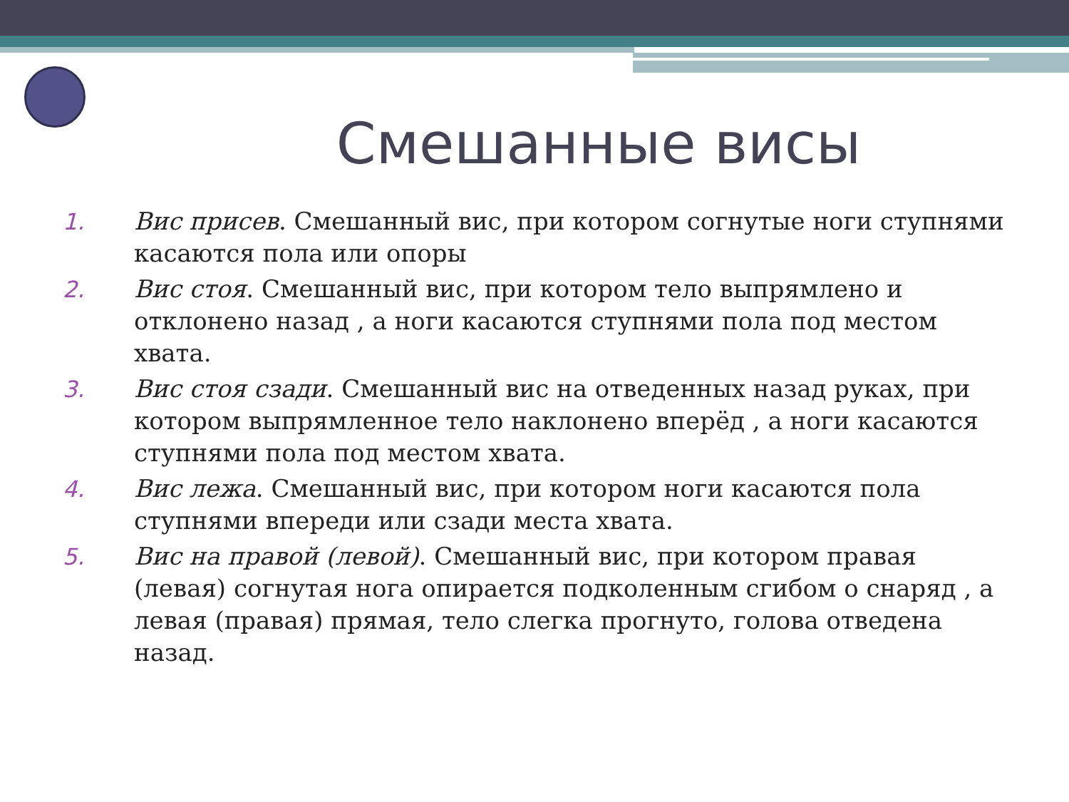Смешанные висы
1. Вис присев. Смешанный вис, при котором согнутые ноги ступнями касаются пола или опоры
2. Вис стоя. Смешанный вис, при котором тело выпрямлено и отклонено назад , а ноги касаются ступнями пола под местом хвата.
3. Вис стоя сзади. Смешанный вис на отведенных назад руках, при котором выпрямленное тело наклонено вперёд , а ноги касаются ступнями пола под местом хвата.
4. Вис лежа. Смешанный вис, при котором ноги касаются пола ступнями впереди или сзади места хвата.
5. Вис на правой (левой). Смешанный вис, при котором правая (левая) согнутая нога опирается подколенным сгибом о снаряд , а левая (правая) прямая, тело слегка прогнуто, голова отведена назад.